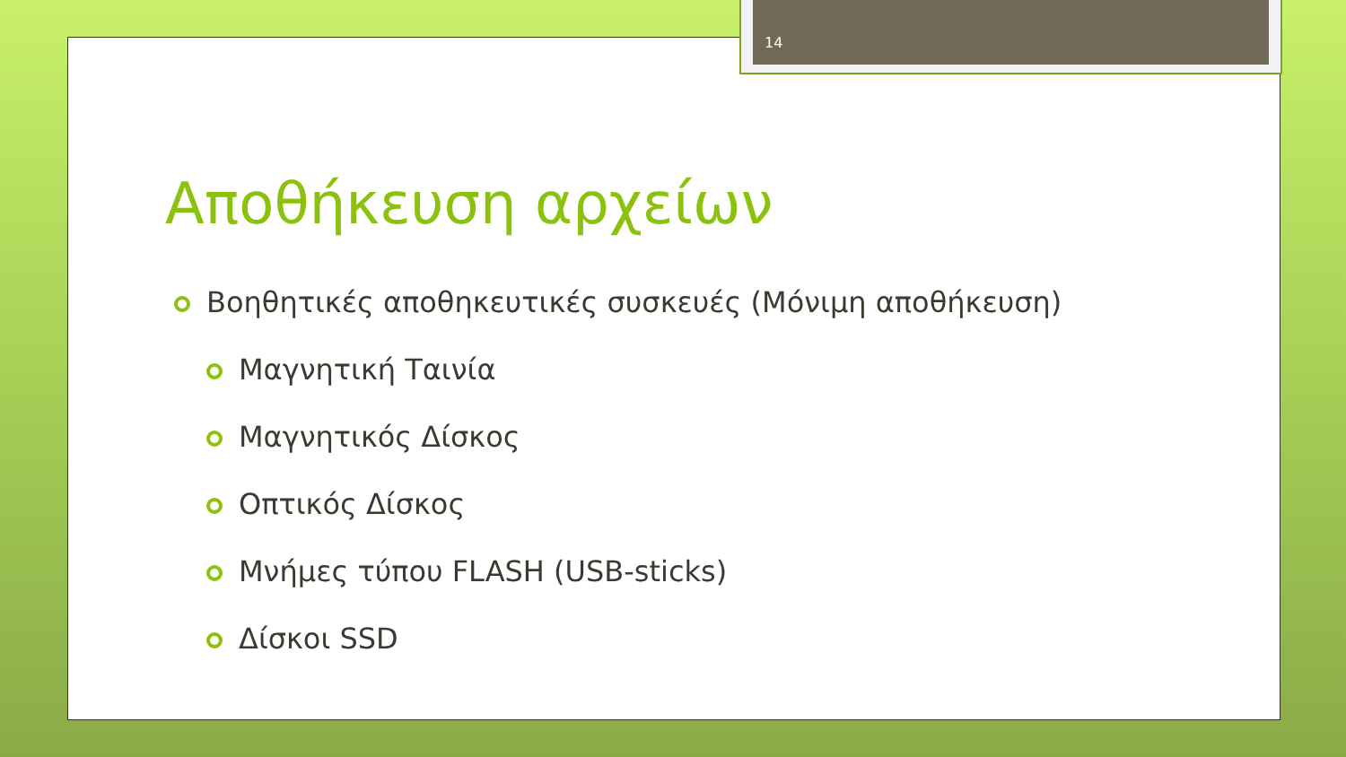14
Αποθήκευση αρχείων
Βοηθητικές αποθηκευτικές συσκευές (Μόνιμη αποθήκευση)
Μαγνητική Ταινία
Μαγνητικός Δίσκος
Οπτικός Δίσκος
Μνήμες τύπου FLASH (USB-sticks)
Δίσκοι SSD